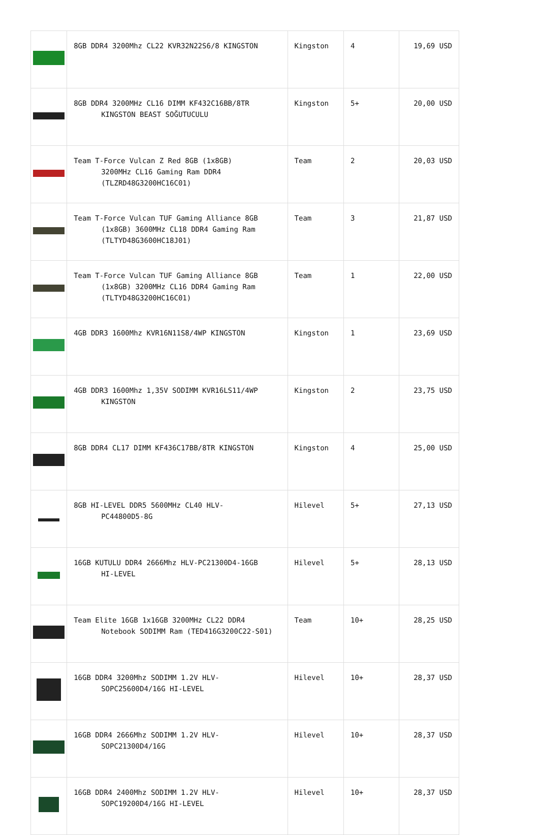| | 8GB DDR4 3200Mhz CL22 KVR32N22S6/8 KINGSTON | Kingston | 4 | 19,69 USD |
| | 8GB DDR4 3200MHz CL16 DIMM KF432C16BB/8TR KINGSTON BEAST SOĞUTUCULU | Kingston | 5+ | 20,00 USD |
| | Team T-Force Vulcan Z Red 8GB (1x8GB) 3200MHz CL16 Gaming Ram DDR4 (TLZRD48G3200HC16C01) | Team | 2 | 20,03 USD |
| | Team T-Force Vulcan TUF Gaming Alliance 8GB (1x8GB) 3600MHz CL18 DDR4 Gaming Ram (TLTYD48G3600HC18J01) | Team | 3 | 21,87 USD |
| | Team T-Force Vulcan TUF Gaming Alliance 8GB (1x8GB) 3200MHz CL16 DDR4 Gaming Ram (TLTYD48G3200HC16C01) | Team | 1 | 22,00 USD |
| | 4GB DDR3 1600Mhz KVR16N11S8/4WP KINGSTON | Kingston | 1 | 23,69 USD |
| | 4GB DDR3 1600Mhz 1,35V SODIMM KVR16LS11/4WP KINGSTON | Kingston | 2 | 23,75 USD |
| | 8GB DDR4 CL17 DIMM KF436C17BB/8TR KINGSTON | Kingston | 4 | 25,00 USD |
| | 8GB HI-LEVEL DDR5 5600MHz CL40 HLV- PC44800D5-8G | Hilevel | 5+ | 27,13 USD |
| | 16GB KUTULU DDR4 2666Mhz HLV-PC21300D4-16GB HI-LEVEL | Hilevel | 5+ | 28,13 USD |
| | Team Elite 16GB 1x16GB 3200MHz CL22 DDR4 Notebook SODIMM Ram (TED416G3200C22-S01) | Team | 10+ | 28,25 USD |
| | 16GB DDR4 3200Mhz SODIMM 1.2V HLV- SOPC25600D4/16G HI-LEVEL | Hilevel | 10+ | 28,37 USD |
| | 16GB DDR4 2666Mhz SODIMM 1.2V HLV- SOPC21300D4/16G | Hilevel | 10+ | 28,37 USD |
| | 16GB DDR4 2400Mhz SODIMM 1.2V HLV- SOPC19200D4/16G HI-LEVEL | Hilevel | 10+ | 28,37 USD |